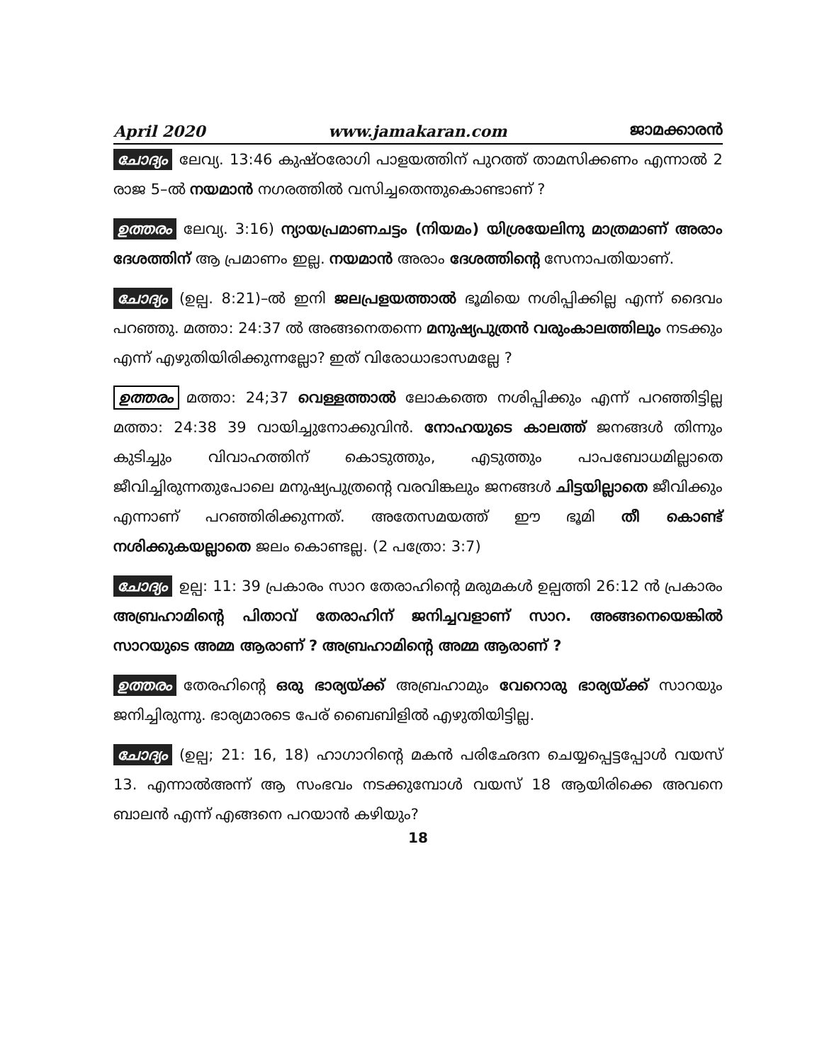April 2020 www.jamakaran.com ജാമക്കാരൻ
ചോദ്യം ലേവ്യ. 13:46 കുഷ്ഠരോഗി പാളയത്തിന് പുറത്ത് താമസിക്കണം എന്നാൽ 2 രാജ 5–ൽ നയമാൻ നഗരത്തിൽ വസിച്ചതെന്തുകൊണ്ടാണ് ?
ഉത്തരം ലേവ്യ. 3:16) ന്യായപ്രമാണചട്ടം (നിയമം) യിശ്രയേലിനു മാത്രമാണ് അരാം ദേശത്തിന് ആ പ്രമാണം ഇല്ല. നയമാൻ അരാം ദേശത്തിന്റെ സേനാപതിയാണ്.
ചോദ്യം (ഉല്പ. 8:21)–ൽ ഇനി ജലപ്രളയത്താൽ ഭൂമിയെ നശിപ്പിക്കില്ല എന്ന് ദൈവം പറഞ്ഞു. മത്താ: 24:37 ൽ അങ്ങനെതന്നെ മനുഷ്യപുത്രൻ വരുംകാലത്തിലും നടക്കും എന്ന് എഴുതിയിരിക്കുന്നല്ലോ? ഇത് വിരോധാഭാസമല്ലേ ?
ഉത്തരം മത്താ: 24;37 വെള്ളത്താൽ ലോകത്തെ നശിപ്പിക്കും എന്ന് പറഞ്ഞിട്ടില്ല മത്താ: 24:38 39 വായിച്ചുനോക്കുവിൻ. നോഹയുടെ കാലത്ത് ജനങ്ങൾ തിന്നും കുടിച്ചും വിവാഹത്തിന് കൊടുത്തും, എടുത്തും പാപബോധമില്ലാതെ ജീവിച്ചിരുന്നതുപോലെ മനുഷ്യപുത്രന്റെ വരവിങ്കലും ജനങ്ങൾ ചിട്ടയില്ലാതെ ജീവിക്കും എന്നാണ് പറഞ്ഞിരിക്കുന്നത്. അതേസമയത്ത് ഈ ഭൂമി തീ കൊണ്ട് നശിക്കുകയല്ലാതെ ജലം കൊണ്ടല്ല. (2 പത്രോ: 3:7)
ചോദ്യം ഉല്പ: 11: 39 പ്രകാരം സാറ തേരാഹിന്റെ മരുമകൾ ഉല്പത്തി 26:12 ൻ പ്രകാരം അബ്രഹാമിന്റെ പിതാവ് തേരാഹിന് ജനിച്ചവളാണ് സാറ. അങ്ങനെയെങ്കിൽ സാറയുടെ അമ്മ ആരാണ് ? അബ്രഹാമിന്റെ അമ്മ ആരാണ് ?
ഉത്തരം തേരഹിന്റെ ഒരു ഭാര്യയ്ക്ക് അബ്രഹാമും വേറൊരു ഭാര്യയ്ക്ക് സാറയും ജനിച്ചിരുന്നു. ഭാര്യമാരടെ പേര് ബൈബിളിൽ എഴുതിയിട്ടില്ല.
ചോദ്യം (ഉല്പ; 21: 16, 18) ഹാഗാറിന്റെ മകൻ പരിഛേദന ചെയ്യപ്പെട്ടപ്പോൾ വയസ് 13. എന്നാൽഅന്ന് ആ സംഭവം നടക്കുമ്പോൾ വയസ് 18 ആയിരിക്കെ അവനെ ബാലൻ എന്ന് എങ്ങനെ പറയാൻ കഴിയും?
18